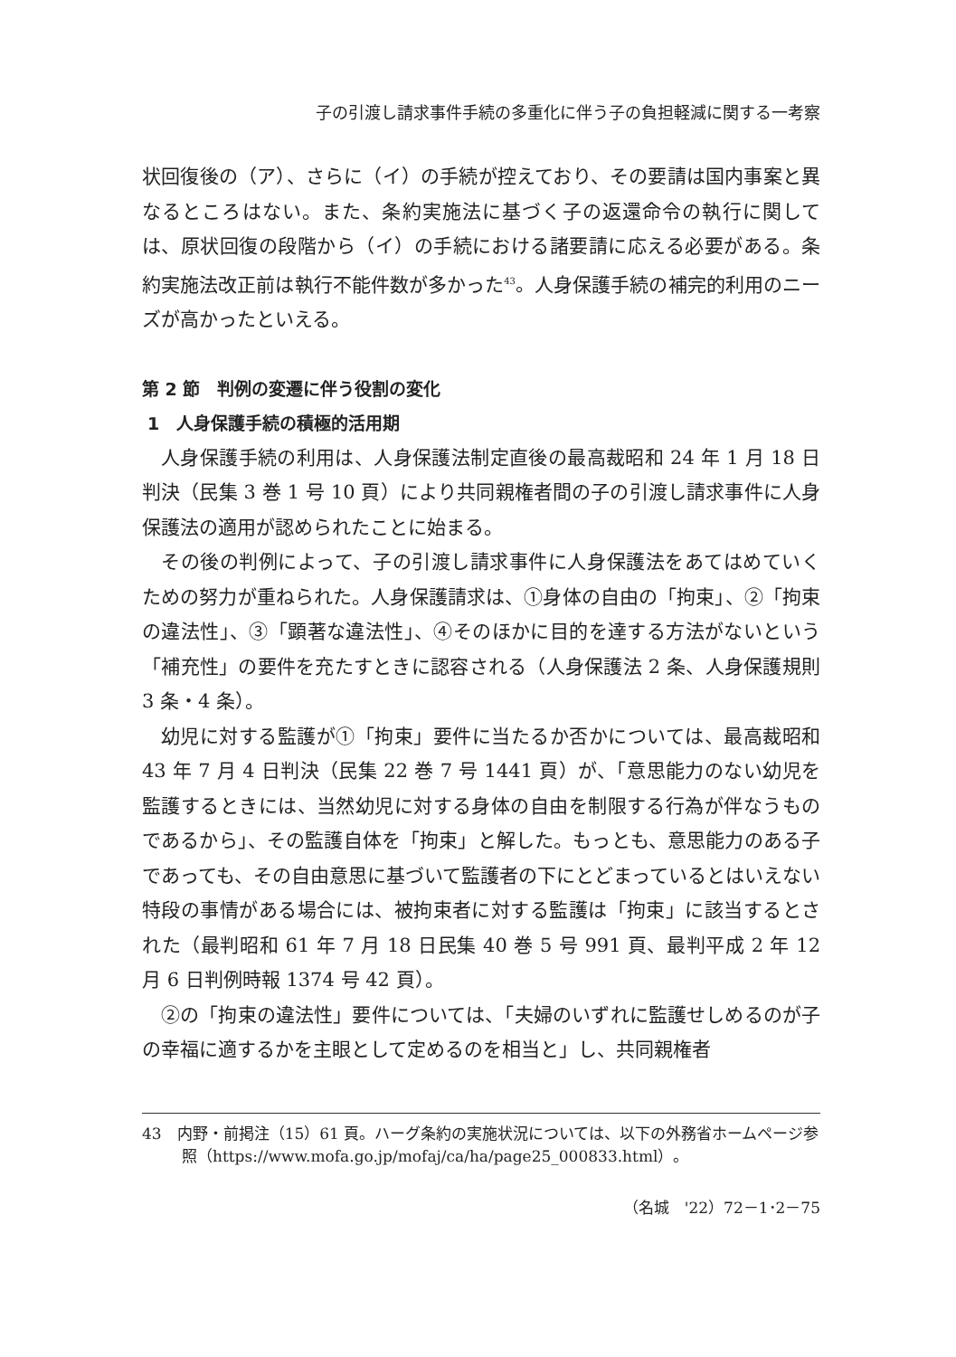子の引渡し請求事件手続の多重化に伴う子の負担軽減に関する一考察
状回復後の（ア）、さらに（イ）の手続が控えており、その要請は国内事案と異なるところはない。また、条約実施法に基づく子の返還命令の執行に関しては、原状回復の段階から（イ）の手続における諸要請に応える必要がある。条約実施法改正前は執行不能件数が多かった<sup>43</sup>。人身保護手続の補完的利用のニーズが高かったといえる。
第 2 節　判例の変遷に伴う役割の変化
1　人身保護手続の積極的活用期
人身保護手続の利用は、人身保護法制定直後の最高裁昭和 24 年 1 月 18 日判決（民集 3 巻 1 号 10 頁）により共同親権者間の子の引渡し請求事件に人身保護法の適用が認められたことに始まる。
その後の判例によって、子の引渡し請求事件に人身保護法をあてはめていくための努力が重ねられた。人身保護請求は、①身体の自由の「拘束」、②「拘束の違法性」、③「顕著な違法性」、④そのほかに目的を達する方法がないという「補充性」の要件を充たすときに認容される（人身保護法 2 条、人身保護規則 3 条・4 条）。
幼児に対する監護が①「拘束」要件に当たるか否かについては、最高裁昭和 43 年 7 月 4 日判決（民集 22 巻 7 号 1441 頁）が、「意思能力のない幼児を監護するときには、当然幼児に対する身体の自由を制限する行為が伴なうものであるから」、その監護自体を「拘束」と解した。もっとも、意思能力のある子であっても、その自由意思に基づいて監護者の下にとどまっているとはいえない特段の事情がある場合には、被拘束者に対する監護は「拘束」に該当するとされた（最判昭和 61 年 7 月 18 日民集 40 巻 5 号 991 頁、最判平成 2 年 12 月 6 日判例時報 1374 号 42 頁）。
②の「拘束の違法性」要件については、「夫婦のいずれに監護せしめるのが子の幸福に適するかを主眼として定めるのを相当と」し、共同親権者
43　内野・前掲注（15）61 頁。ハーグ条約の実施状況については、以下の外務省ホームページ参照（https://www.mofa.go.jp/mofaj/ca/ha/page25_000833.html）。
（名城　'22）72－1･2－75